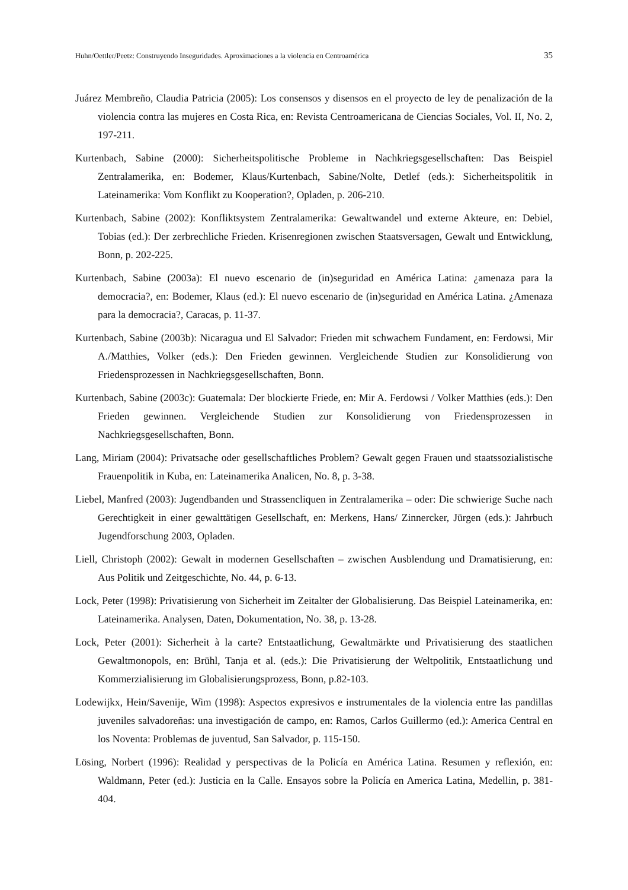Huhn/Oettler/Peetz: Construyendo Inseguridades. Aproximaciones a la violencia en Centroamérica 35
Juárez Membreño, Claudia Patricia (2005): Los consensos y disensos en el proyecto de ley de penalización de la violencia contra las mujeres en Costa Rica, en: Revista Centroamericana de Ciencias Sociales, Vol. II, No. 2, 197-211.
Kurtenbach, Sabine (2000): Sicherheitspolitische Probleme in Nachkriegsgesellschaften: Das Beispiel Zentralamerika, en: Bodemer, Klaus/Kurtenbach, Sabine/Nolte, Detlef (eds.): Sicherheitspolitik in Lateinamerika: Vom Konflikt zu Kooperation?, Opladen, p. 206-210.
Kurtenbach, Sabine (2002): Konfliktsystem Zentralamerika: Gewaltwandel und externe Akteure, en: Debiel, Tobias (ed.): Der zerbrechliche Frieden. Krisenregionen zwischen Staatsversagen, Gewalt und Entwicklung, Bonn, p. 202-225.
Kurtenbach, Sabine (2003a): El nuevo escenario de (in)seguridad en América Latina: ¿amenaza para la democracia?, en: Bodemer, Klaus (ed.): El nuevo escenario de (in)seguridad en América Latina. ¿Amenaza para la democracia?, Caracas, p. 11-37.
Kurtenbach, Sabine (2003b): Nicaragua und El Salvador: Frieden mit schwachem Fundament, en: Ferdowsi, Mir A./Matthies, Volker (eds.): Den Frieden gewinnen. Vergleichende Studien zur Konsolidierung von Friedensprozessen in Nachkriegsgesellschaften, Bonn.
Kurtenbach, Sabine (2003c): Guatemala: Der blockierte Friede, en: Mir A. Ferdowsi / Volker Matthies (eds.): Den Frieden gewinnen. Vergleichende Studien zur Konsolidierung von Friedensprozessen in Nachkriegsgesellschaften, Bonn.
Lang, Miriam (2004): Privatsache oder gesellschaftliches Problem? Gewalt gegen Frauen und staatssozialistische Frauenpolitik in Kuba, en: Lateinamerika Analicen, No. 8, p. 3-38.
Liebel, Manfred (2003): Jugendbanden und Strassencliquen in Zentralamerika – oder: Die schwierige Suche nach Gerechtigkeit in einer gewalttätigen Gesellschaft, en: Merkens, Hans/ Zinnercker, Jürgen (eds.): Jahrbuch Jugendforschung 2003, Opladen.
Liell, Christoph (2002): Gewalt in modernen Gesellschaften – zwischen Ausblendung und Dramatisierung, en: Aus Politik und Zeitgeschichte, No. 44, p. 6-13.
Lock, Peter (1998): Privatisierung von Sicherheit im Zeitalter der Globalisierung. Das Beispiel Lateinamerika, en: Lateinamerika. Analysen, Daten, Dokumentation, No. 38, p. 13-28.
Lock, Peter (2001): Sicherheit à la carte? Entstaatlichung, Gewaltmärkte und Privatisierung des staatlichen Gewaltmonopols, en: Brühl, Tanja et al. (eds.): Die Privatisierung der Weltpolitik, Entstaatlichung und Kommerzialisierung im Globalisierungsprozess, Bonn, p.82-103.
Lodewijkx, Hein/Savenije, Wim (1998): Aspectos expresivos e instrumentales de la violencia entre las pandillas juveniles salvadoreñas: una investigación de campo, en: Ramos, Carlos Guillermo (ed.): America Central en los Noventa: Problemas de juventud, San Salvador, p. 115-150.
Lösing, Norbert (1996): Realidad y perspectivas de la Policía en América Latina. Resumen y reflexión, en: Waldmann, Peter (ed.): Justicia en la Calle. Ensayos sobre la Policía en America Latina, Medellin, p. 381-404.